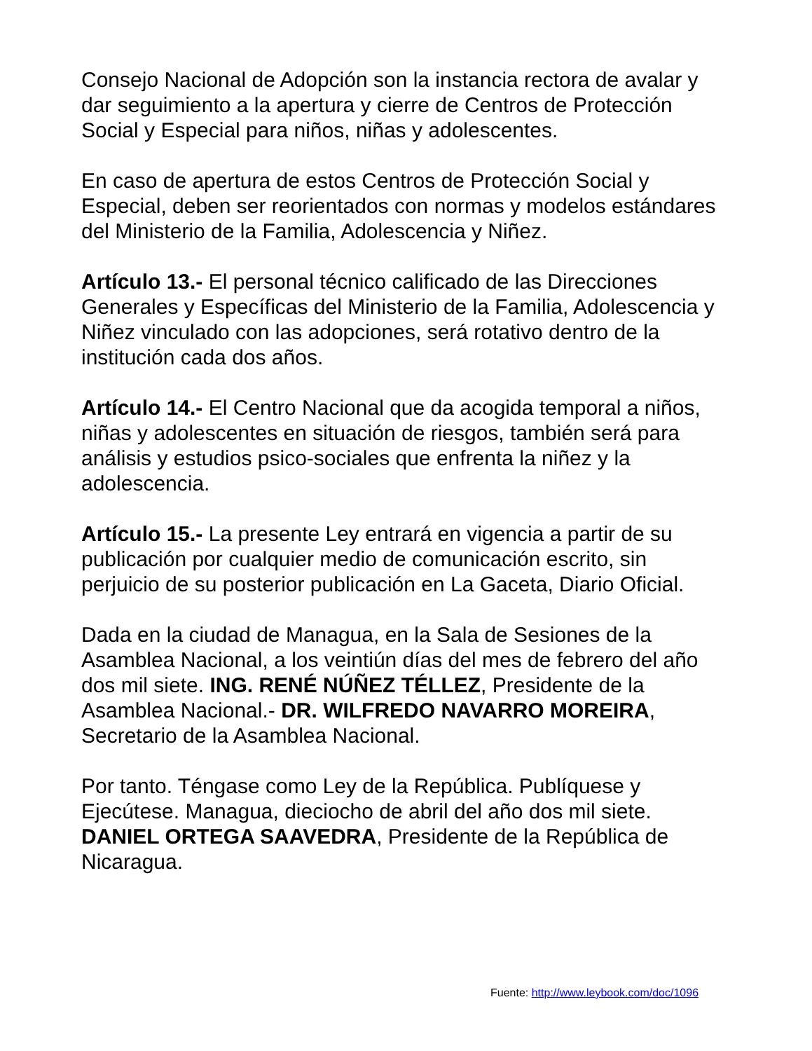Consejo Nacional de Adopción son la instancia rectora de avalar y dar seguimiento a la apertura y cierre de Centros de Protección Social y Especial para niños, niñas y adolescentes.
En caso de apertura de estos Centros de Protección Social y Especial, deben ser reorientados con normas y modelos estándares del Ministerio de la Familia, Adolescencia y Niñez.
Artículo 13.- El personal técnico calificado de las Direcciones Generales y Específicas del Ministerio de la Familia, Adolescencia y Niñez vinculado con las adopciones, será rotativo dentro de la institución cada dos años.
Artículo 14.- El Centro Nacional que da acogida temporal a niños, niñas y adolescentes en situación de riesgos, también será para análisis y estudios psico-sociales que enfrenta la niñez y la adolescencia.
Artículo 15.- La presente Ley entrará en vigencia a partir de su publicación por cualquier medio de comunicación escrito, sin perjuicio de su posterior publicación en La Gaceta, Diario Oficial.
Dada en la ciudad de Managua, en la Sala de Sesiones de la Asamblea Nacional, a los veintiún días del mes de febrero del año dos mil siete. ING. RENÉ NÚÑEZ TÉLLEZ, Presidente de la Asamblea Nacional.- DR. WILFREDO NAVARRO MOREIRA, Secretario de la Asamblea Nacional.
Por tanto. Téngase como Ley de la República. Publíquese y Ejecútese. Managua, dieciocho de abril del año dos mil siete. DANIEL ORTEGA SAAVEDRA, Presidente de la República de Nicaragua.
Fuente: http://www.leybook.com/doc/1096